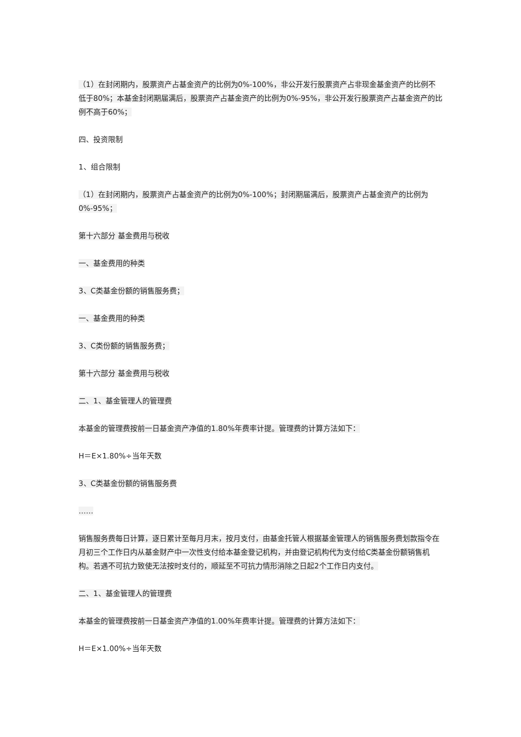（1）在封闭期内，股票资产占基金资产的比例为0%-100%，非公开发行股票资产占非现金基金资产的比例不低于80%；本基金封闭期届满后，股票资产占基金资产的比例为0%-95%，非公开发行股票资产占基金资产的比例不高于60%；
四、投资限制
1、组合限制
（1）在封闭期内，股票资产占基金资产的比例为0%-100%；封闭期届满后，股票资产占基金资产的比例为0%-95%；
第十六部分 基金费用与税收
一、基金费用的种类
3、C类基金份额的销售服务费；
一、基金费用的种类
3、C类份额的销售服务费；
第十六部分 基金费用与税收
二、1、基金管理人的管理费
本基金的管理费按前一日基金资产净值的1.80%年费率计提。管理费的计算方法如下：
H＝E×1.80%÷当年天数
3、C类基金份额的销售服务费
……
销售服务费每日计算，逐日累计至每月月末，按月支付，由基金托管人根据基金管理人的销售服务费划款指令在月初三个工作日内从基金财产中一次性支付给本基金登记机构，并由登记机构代为支付给C类基金份额销售机构。若遇不可抗力致使无法按时支付的，顺延至不可抗力情形消除之日起2个工作日内支付。
二、1、基金管理人的管理费
本基金的管理费按前一日基金资产净值的1.00%年费率计提。管理费的计算方法如下：
H＝E×1.00%÷当年天数